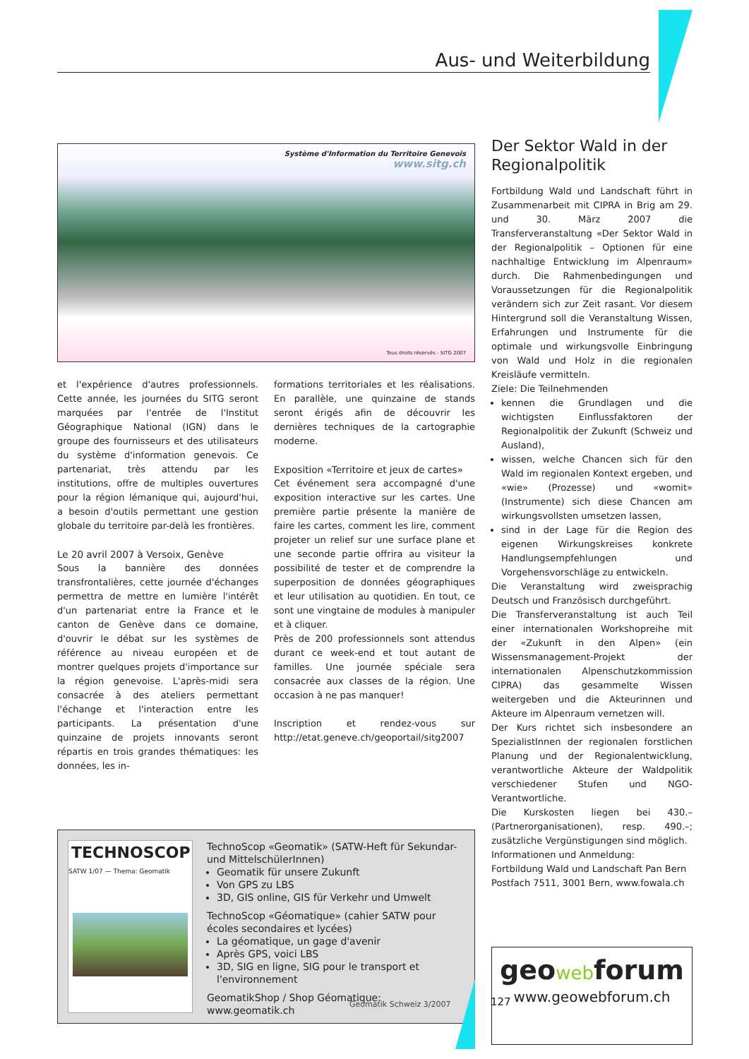Aus- und Weiterbildung
Système d'Information du Territoire Genevois
www.sitg.ch
Tous droits réservés - SITG 2007
et l'expérience d'autres professionnels. Cette année, les journées du SITG seront marquées par l'entrée de l'Institut Géographique National (IGN) dans le groupe des fournisseurs et des utilisateurs du système d'information genevois. Ce partenariat, très attendu par les institutions, offre de multiples ouvertures pour la région lémanique qui, aujourd'hui, a besoin d'outils permettant une gestion globale du territoire par-delà les frontières.
Le 20 avril 2007 à Versoix, Genève
Sous la bannière des données transfrontalières, cette journée d'échanges permettra de mettre en lumière l'intérêt d'un partenariat entre la France et le canton de Genève dans ce domaine, d'ouvrir le débat sur les systèmes de référence au niveau européen et de montrer quelques projets d'importance sur la région genevoise. L'après-midi sera consacrée à des ateliers permettant l'échange et l'interaction entre les participants. La présentation d'une quinzaine de projets innovants seront répartis en trois grandes thématiques: les données, les in-
formations territoriales et les réalisations. En parallèle, une quinzaine de stands seront érigés afin de découvrir les dernières techniques de la cartographie moderne.
Exposition «Territoire et jeux de cartes»
Cet événement sera accompagné d'une exposition interactive sur les cartes. Une première partie présente la manière de faire les cartes, comment les lire, comment projeter un relief sur une surface plane et une seconde partie offrira au visiteur la possibilité de tester et de comprendre la superposition de données géographiques et leur utilisation au quotidien. En tout, ce sont une vingtaine de modules à manipuler et à cliquer.
Près de 200 professionnels sont attendus durant ce week-end et tout autant de familles. Une journée spéciale sera consacrée aux classes de la région. Une occasion à ne pas manquer!
Inscription et rendez-vous sur http://etat.geneve.ch/geoportail/sitg2007
TECHNOSCOP
SATW 1/07 — Thema: Geomatik
TechnoScop «Geomatik» (SATW-Heft für Sekundar- und MittelschülerInnen)
Geomatik für unsere Zukunft
Von GPS zu LBS
3D, GIS online, GIS für Verkehr und Umwelt
TechnoScop «Géomatique» (cahier SATW pour écoles secondaires et lycées)
La géomatique, un gage d'avenir
Après GPS, voici LBS
3D, SIG en ligne, SIG pour le transport et l'environnement
GeomatikShop / Shop Géomatique: www.geomatik.ch
Der Sektor Wald in der Regionalpolitik
Fortbildung Wald und Landschaft führt in Zusammenarbeit mit CIPRA in Brig am 29. und 30. März 2007 die Transferveranstaltung «Der Sektor Wald in der Regionalpolitik – Optionen für eine nachhaltige Entwicklung im Alpenraum» durch. Die Rahmenbedingungen und Voraussetzungen für die Regionalpolitik verändern sich zur Zeit rasant. Vor diesem Hintergrund soll die Veranstaltung Wissen, Erfahrungen und Instrumente für die optimale und wirkungsvolle Einbringung von Wald und Holz in die regionalen Kreisläufe vermitteln.
Ziele: Die Teilnehmenden
kennen die Grundlagen und die wichtigsten Einflussfaktoren der Regionalpolitik der Zukunft (Schweiz und Ausland),
wissen, welche Chancen sich für den Wald im regionalen Kontext ergeben, und «wie» (Prozesse) und «womit» (Instrumente) sich diese Chancen am wirkungsvollsten umsetzen lassen,
sind in der Lage für die Region des eigenen Wirkungskreises konkrete Handlungsempfehlungen und Vorgehensvorschläge zu entwickeln.
Die Veranstaltung wird zweisprachig Deutsch und Französisch durchgeführt.
Die Transferveranstaltung ist auch Teil einer internationalen Workshopreihe mit der «Zukunft in den Alpen» (ein Wissensmanagement-Projekt der internationalen Alpenschutzkommission CIPRA) das gesammelte Wissen weitergeben und die Akteurinnen und Akteure im Alpenraum vernetzen will.
Der Kurs richtet sich insbesondere an SpezialistInnen der regionalen forstlichen Planung und der Regionalentwicklung, verantwortliche Akteure der Waldpolitik verschiedener Stufen und NGO-Verantwortliche.
Die Kurskosten liegen bei 430.– (Partnerorganisationen), resp. 490.–; zusätzliche Vergünstigungen sind möglich.
Informationen und Anmeldung:
Fortbildung Wald und Landschaft Pan Bern
Postfach 7511, 3001 Bern, www.fowala.ch
geowebforum
www.geowebforum.ch
Geomatik Schweiz 3/2007 127